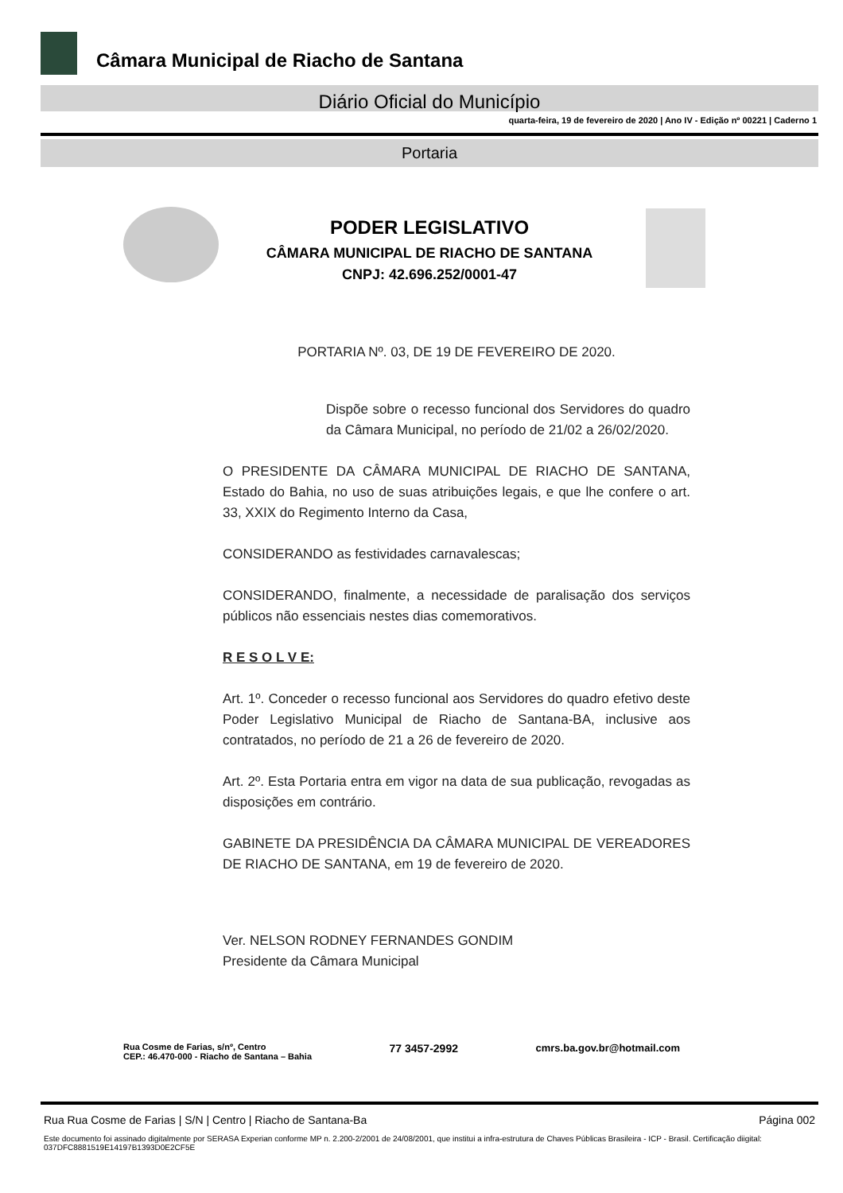Câmara Municipal de Riacho de Santana
Diário Oficial do Município
quarta-feira, 19 de fevereiro de 2020 | Ano IV - Edição nº 00221 | Caderno 1
Portaria
PODER LEGISLATIVO
CÂMARA MUNICIPAL DE RIACHO DE SANTANA
CNPJ: 42.696.252/0001-47
PORTARIA Nº. 03, DE 19 DE FEVEREIRO DE 2020.
Dispõe sobre o recesso funcional dos Servidores do quadro da Câmara Municipal, no período de 21/02 a 26/02/2020.
O PRESIDENTE DA CÂMARA MUNICIPAL DE RIACHO DE SANTANA, Estado do Bahia, no uso de suas atribuições legais, e que lhe confere o art. 33, XXIX do Regimento Interno da Casa,
CONSIDERANDO as festividades carnavalescas;
CONSIDERANDO, finalmente, a necessidade de paralisação dos serviços públicos não essenciais nestes dias comemorativos.
R E S O L V E:
Art. 1º. Conceder o recesso funcional aos Servidores do quadro efetivo deste Poder Legislativo Municipal de Riacho de Santana-BA, inclusive aos contratados, no período de 21 a 26 de fevereiro de 2020.
Art. 2º. Esta Portaria entra em vigor na data de sua publicação, revogadas as disposições em contrário.
GABINETE DA PRESIDÊNCIA DA CÂMARA MUNICIPAL DE VEREADORES DE RIACHO DE SANTANA, em 19 de fevereiro de 2020.
Ver. NELSON RODNEY FERNANDES GONDIM
Presidente da Câmara Municipal
Rua Cosme de Farias, s/nº, Centro
CEP.: 46.470-000 - Riacho de Santana – Bahia
77 3457-2992 cmrs.ba.gov.br@hotmail.com
Rua Rua Cosme de Farias | S/N | Centro | Riacho de Santana-Ba Página 002
Este documento foi assinado digitalmente por SERASA Experian conforme MP n. 2.200-2/2001 de 24/08/2001, que institui a infra-estrutura de Chaves Públicas Brasileira - ICP - Brasil. Certificação diigital: 037DFC8881519E14197B1393D0E2CF5E